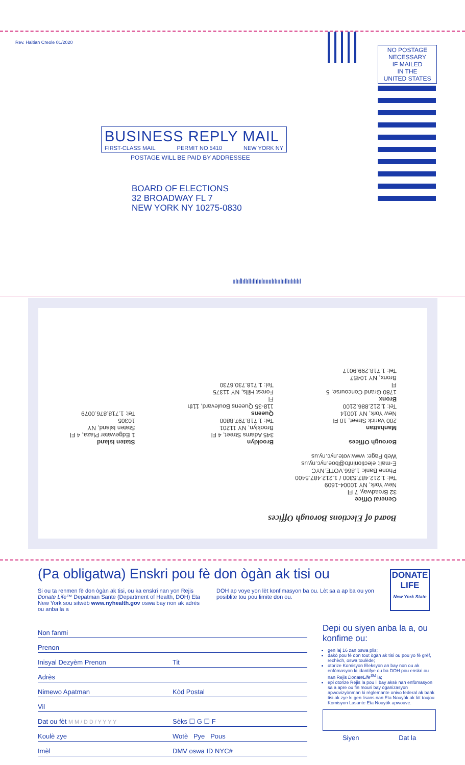Rev. Haitian Creole 01/2020
NO POSTAGE
NECESSARY
IF MAILED
IN THE
UNITED STATES
BUSINESS REPLY MAIL
FIRST-CLASS MAIL PERMIT NO 5410 NEW YORK NY
POSTAGE WILL BE PAID BY ADDRESSEE
BOARD OF ELECTIONS
32 BROADWAY FL 7
NEW YORK NY 10275-0830
ııIıılIıIIıIIıIIıIıılııııııIıIıııIııIIııIıIıIıI
Board of Elections Borough Offices
General Office
32 Broadway, 7 Fl
New York, NY 10004-1609
Tel: 1.212.487.5300 / 1.212.487.5400
Phone Bank: 1.866.VOTE.NYC
E-mail: electioninfo@boe.nyc.ny.us
Web Page: www.vote.nyc.ny.us
Borough Offices
Manhattan
200 Varick Street, 10 Fl
New York, NY 10014
Tel: 1.212.886.2100
Bronx
1780 Grand Concourse, 5 Fl
Bronx, NY 10457
Tel: 1.718.299.9017
Brooklyn
345 Adams Street, 4 Fl
Brooklyn, NY 11201
Tel: 1.718.797.8800
Queens
118-35 Queens Boulevard, 11th Fl
Forest Hills, NY 11375
Tel: 1.718.730.6730
Staten Island
1 Edgewater Plaza, 4 Fl
Staten Island, NY 10305
Tel: 1.718.876.0079
(Pa obligatwa) Enskri pou fè don ògàn ak tisi ou
Si ou ta renmen fè don ògàn ak tisi, ou ka enskri nan yon Rejis Donate Life™ Depatman Sante (Department of Health, DOH) Eta New York sou sitwèb www.nyhealth.gov oswa bay non ak adrès ou anba la a
DOH ap voye yon lèt konfimasyon ba ou. Lèt sa a ap ba ou yon posiblite tou pou limite don ou.
DONATE
LIFE
New York State
Non fanmi
Prenon
Inisyal Dezyèm Prenon Tit
Adrès
Nimewo Apatman Kòd Postal
Vil
Dat ou fèt M M / D D / Y Y Y Y Sèks ☐ G ☐ F
Koulè zye Wotè Pye Pous
Imèl DMV oswa ID NYC#
Depi ou siyen anba la a, ou konfime ou:
gen laj 16 zan oswa plis;
dakò pou fè don tout ògàn ak tisi ou pou yo fè grèf, rechèch, oswa toulède;
otorize Komisyon Eleksyon an bay non ou ak enfòmasyon ki idantifye ou ba DOH pou enskri ou nan Rejis DonateLife<sup>SM</sup> la;
epi otorize Rejis la pou li bay aksè nan enfòmasyon sa a apre ou fin mouri bay òganizasyon apwovizyònman ki règlemante onivo federal ak bank tisi ak zye ki gen lisans nan Eta Nouyòk ak lòt toujou Komisyon Lasante Eta Nouyòk apwouve.
Siyen Dat la